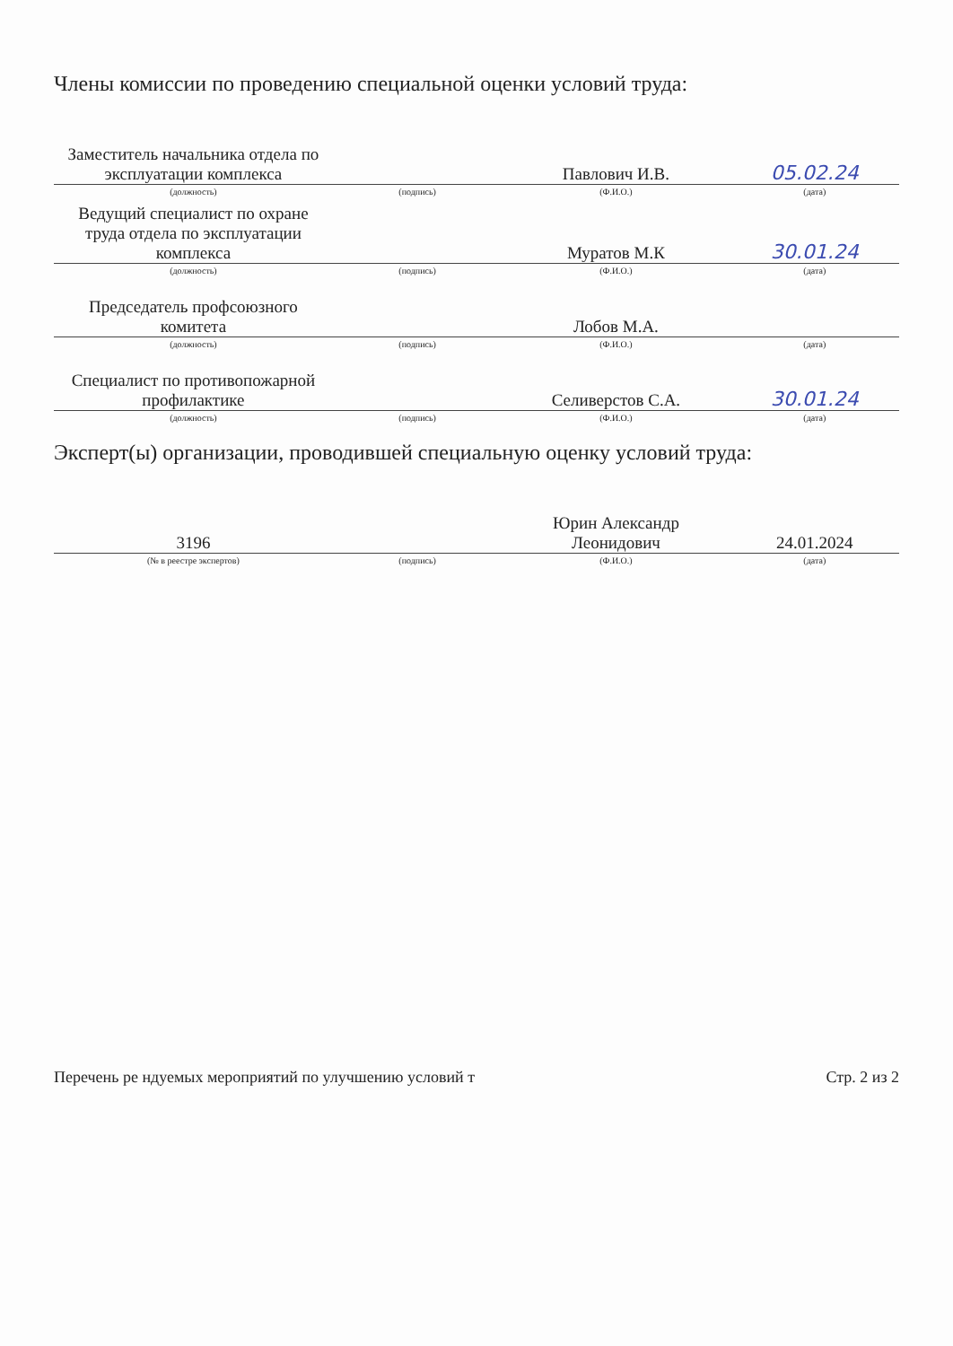Члены комиссии по проведению специальной оценки условий труда:
| Заместитель начальника отдела по эксплуатации комплекса | | Павлович И.В. | 05.02.24 |
| (должность) | (подпись) | (Ф.И.О.) | (дата) |
| Ведущий специалист по охране труда отдела по эксплуатации комплекса | | Муратов М.К | 30.01.24 |
| (должность) | (подпись) | (Ф.И.О.) | (дата) |
| Председатель профсоюзного комитета | | Лобов М.А. | |
| (должность) | (подпись) | (Ф.И.О.) | (дата) |
| Специалист по противопожарной профилактике | | Селиверстов С.А. | 30.01.24 |
| (должность) | (подпись) | (Ф.И.О.) | (дата) |
Эксперт(ы) организации, проводившей специальную оценку условий труда:
| 3196 | | Юрин Александр Леонидович | 24.01.2024 |
| (№ в реестре экспертов) | (подпись) | (Ф.И.О.) | (дата) |
Перечень ре ндуемых мероприятий по улучшению условий т Стр. 2 из 2